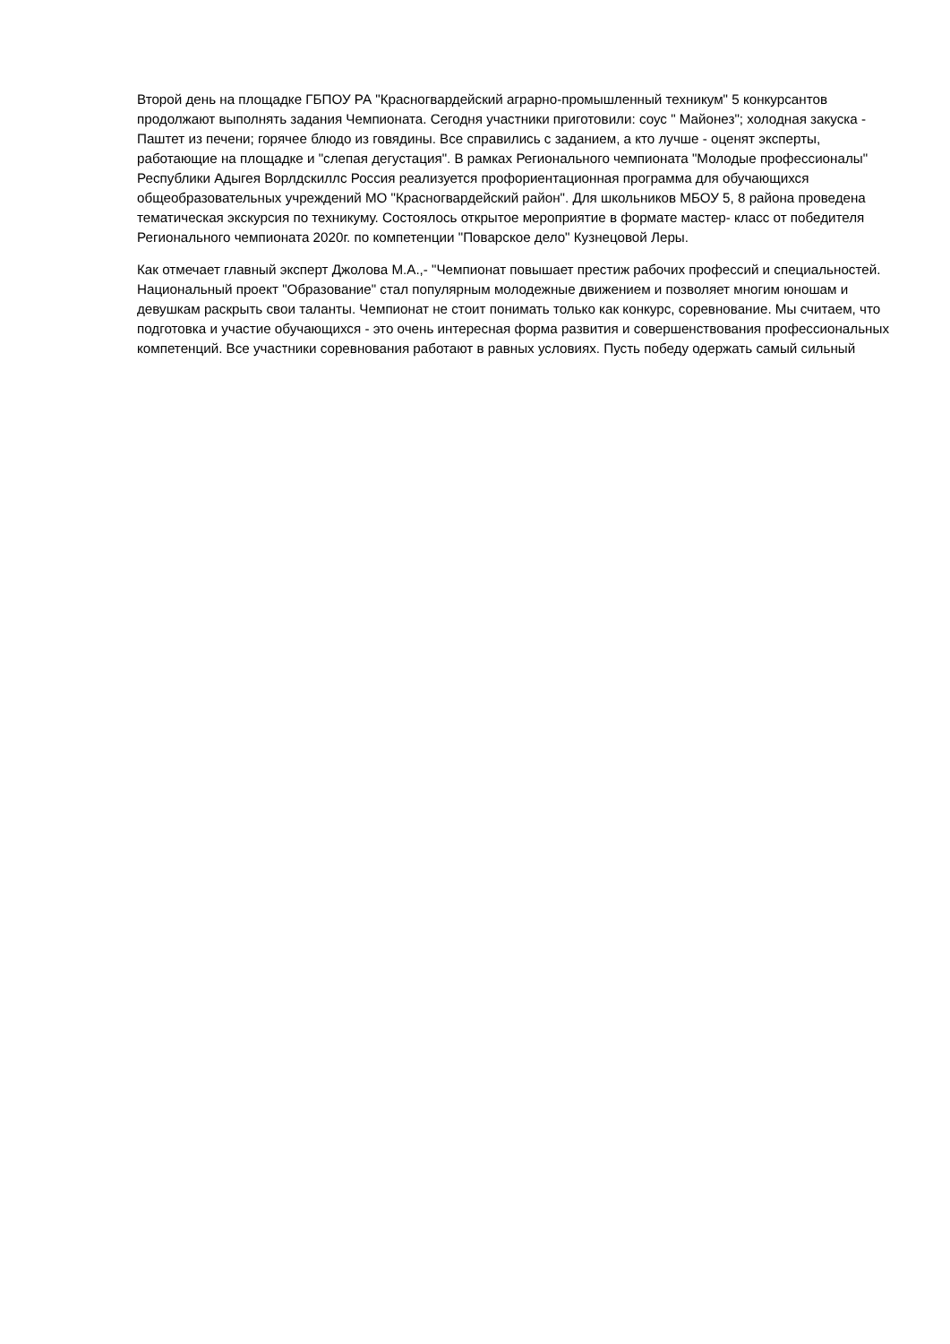Второй день на площадке ГБПОУ РА "Красногвардейский аграрно-промышленный техникум" 5 конкурсантов продолжают выполнять задания Чемпионата. Сегодня участники приготовили: соус " Майонез"; холодная закуска - Паштет из печени; горячее блюдо из говядины. Все справились с заданием, а кто лучше - оценят эксперты, работающие на площадке и "слепая дегустация". В рамках Регионального чемпионата "Молодые профессионалы" Республики Адыгея Ворлдскиллс Россия реализуется профориентационная программа для обучающихся общеобразовательных учреждений МО "Красногвардейский район". Для школьников МБОУ 5, 8 района проведена тематическая экскурсия по техникуму. Состоялось открытое мероприятие в формате мастер- класс от победителя Регионального чемпионата 2020г. по компетенции "Поварское дело" Кузнецовой Леры.
Как отмечает главный эксперт Джолова М.А.,- "Чемпионат повышает престиж рабочих профессий и специальностей. Национальный проект "Образование" стал популярным молодежные движением и позволяет многим юношам и девушкам раскрыть свои таланты. Чемпионат не стоит понимать только как конкурс, соревнование. Мы считаем, что подготовка и участие обучающихся - это очень интересная форма развития и совершенствования профессиональных компетенций. Все участники соревнования работают в равных условиях. Пусть победу одержать самый сильный